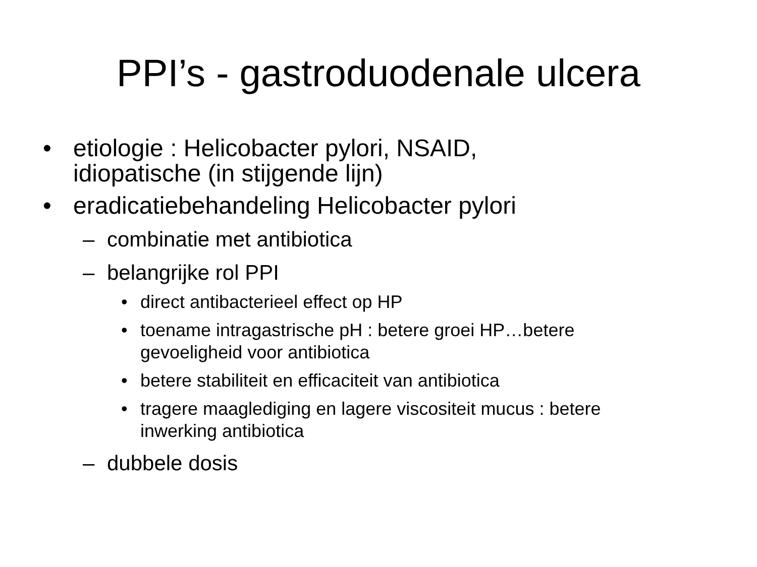PPI’s - gastroduodenale ulcera
• etiologie : Helicobacter pylori, NSAID,
idiopatische (in stijgende lijn)
• eradicatiebehandeling Helicobacter pylori
– combinatie met antibiotica
– belangrijke rol PPI
• direct antibacterieel effect op HP
• toename intragastrische pH : betere groei HP…betere
gevoeligheid voor antibiotica
• betere stabiliteit en efficaciteit van antibiotica
• tragere maaglediging en lagere viscositeit mucus : betere
inwerking antibiotica
– dubbele dosis